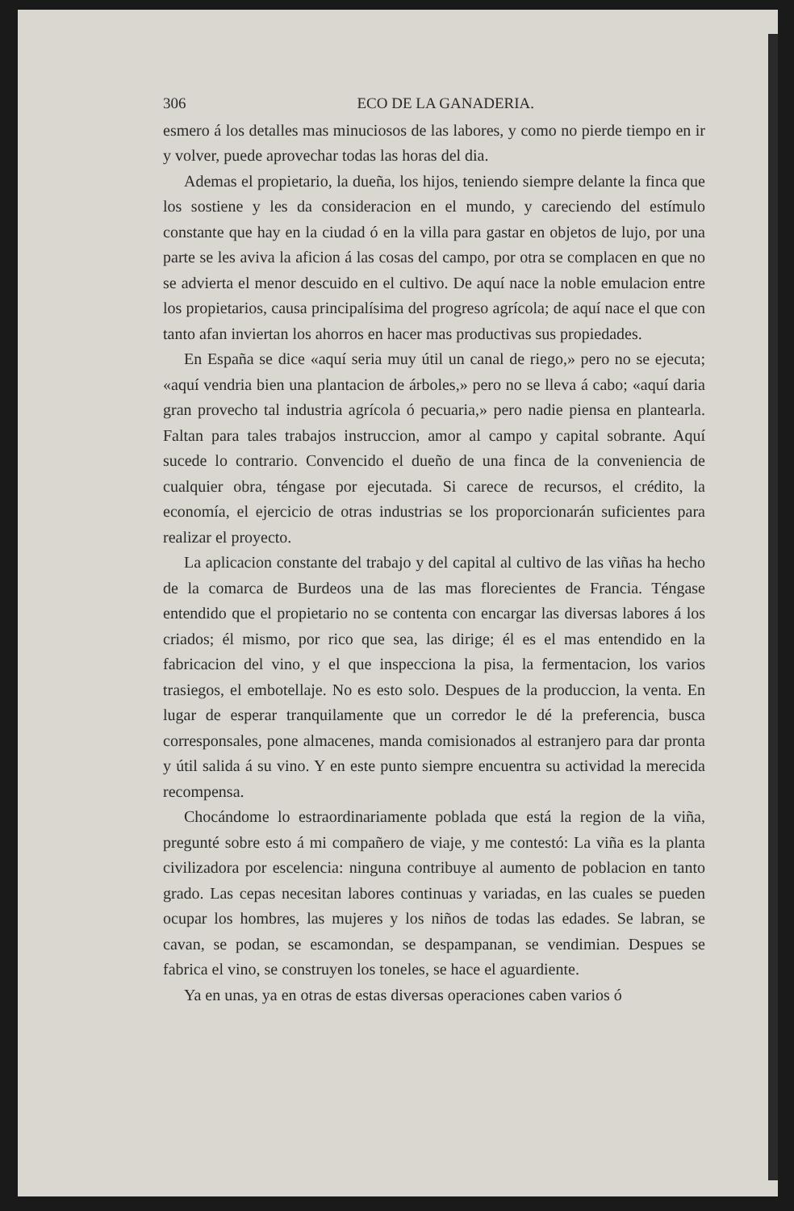306 ECO DE LA GANADERIA.
esmero á los detalles mas minuciosos de las labores, y como no pierde tiempo en ir y volver, puede aprovechar todas las horas del dia.
Ademas el propietario, la dueña, los hijos, teniendo siempre delante la finca que los sostiene y les da consideracion en el mundo, y careciendo del estímulo constante que hay en la ciudad ó en la villa para gastar en objetos de lujo, por una parte se les aviva la aficion á las cosas del campo, por otra se complacen en que no se advierta el menor descuido en el cultivo. De aquí nace la noble emulacion entre los propietarios, causa principalísima del progreso agrícola; de aquí nace el que con tanto afan inviertan los ahorros en hacer mas productivas sus propiedades.
En España se dice «aquí seria muy útil un canal de riego,» pero no se ejecuta; «aquí vendria bien una plantacion de árboles,» pero no se lleva á cabo; «aquí daria gran provecho tal industria agrícola ó pecuaria,» pero nadie piensa en plantearla. Faltan para tales trabajos instruccion, amor al campo y capital sobrante. Aquí sucede lo contrario. Convencido el dueño de una finca de la conveniencia de cualquier obra, téngase por ejecutada. Si carece de recursos, el crédito, la economía, el ejercicio de otras industrias se los proporcionarán suficientes para realizar el proyecto.
La aplicacion constante del trabajo y del capital al cultivo de las viñas ha hecho de la comarca de Burdeos una de las mas florecientes de Francia. Téngase entendido que el propietario no se contenta con encargar las diversas labores á los criados; él mismo, por rico que sea, las dirige; él es el mas entendido en la fabricacion del vino, y el que inspecciona la pisa, la fermentacion, los varios trasiegos, el embotellaje. No es esto solo. Despues de la produccion, la venta. En lugar de esperar tranquilamente que un corredor le dé la preferencia, busca corresponsales, pone almacenes, manda comisionados al estranjero para dar pronta y útil salida á su vino. Y en este punto siempre encuentra su actividad la merecida recompensa.
Chocándome lo estraordinariamente poblada que está la region de la viña, pregunté sobre esto á mi compañero de viaje, y me contestó: La viña es la planta civilizadora por escelencia: ninguna contribuye al aumento de poblacion en tanto grado. Las cepas necesitan labores continuas y variadas, en las cuales se pueden ocupar los hombres, las mujeres y los niños de todas las edades. Se labran, se cavan, se podan, se escamondan, se despampanan, se vendimian. Despues se fabrica el vino, se construyen los toneles, se hace el aguardiente.
Ya en unas, ya en otras de estas diversas operaciones caben varios ó